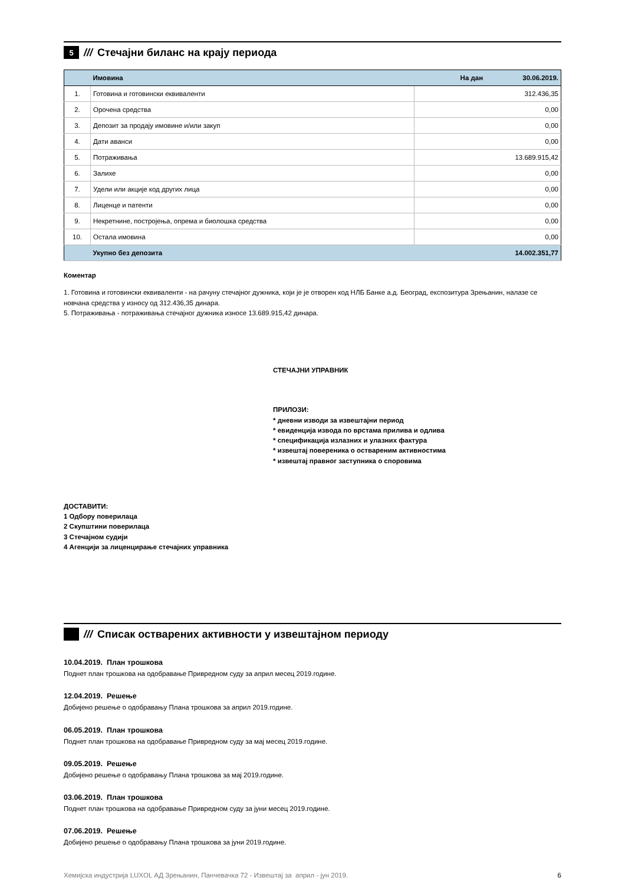5 ///
Стечајни биланс на крају периода
| | Имовина | На дан 30.06.2019. |
| --- | --- | --- |
| 1. | Готовина и готовински еквиваленти | 312.436,35 |
| 2. | Орочена средства | 0,00 |
| 3. | Депозит за продају имовине и/или закуп | 0,00 |
| 4. | Дати аванси | 0,00 |
| 5. | Потраживања | 13.689.915,42 |
| 6. | Залихе | 0,00 |
| 7. | Удели или акције код других лица | 0,00 |
| 8. | Лиценце и патенти | 0,00 |
| 9. | Некретнине, постројења, опрема и биолошка средства | 0,00 |
| 10. | Остала имовина | 0,00 |
| | Укупно без депозита | 14.002.351,77 |
Коментар
1. Готовина и готовински еквиваленти - на рачуну стечајног дужника, који је је отворен код НЛБ Банке а.д. Београд, експозитура Зрењанин, налазе се новчана средства у износу од 312.436,35 динара.
5. Потраживања - потраживања стечајног дужника износе 13.689.915,42 динара.
СТЕЧАЈНИ УПРАВНИК
ПРИЛОЗИ:
* дневни изводи за извештајни период
* евиденција извода по врстама прилива и одлива
* спецификација излазних и улазних фактура
* извештај повереника о оствареним активностима
* извештај правног заступника о споровима
ДОСТАВИТИ:
1 Одбору поверилаца
2 Скупштини поверилаца
3 Стечајном судији
4 Агенцији за лиценцирање стечајних управника
///
Списак остварених активности у извештајном периоду
10.04.2019. План трошкова
Поднет план трошкова на одобравање Привредном суду за април месец 2019.године.
12.04.2019. Решење
Добијено решење о одобравању Плана трошкова за април 2019.године.
06.05.2019. План трошкова
Поднет план трошкова на одобравање Привредном суду за мај месец 2019.године.
09.05.2019. Решење
Добијено решење о одобравању Плана трошкова за мај 2019.године.
03.06.2019. План трошкова
Поднет план трошкова на одобравање Привредном суду за јуни месец 2019.године.
07.06.2019. Решење
Добијено решење о одобравању Плана трошкова за јуни 2019.године.
Хемијска индустрија LUXOL АД Зрењанин, Панчевачка 72 - Извештај за април - јун 2019. 6